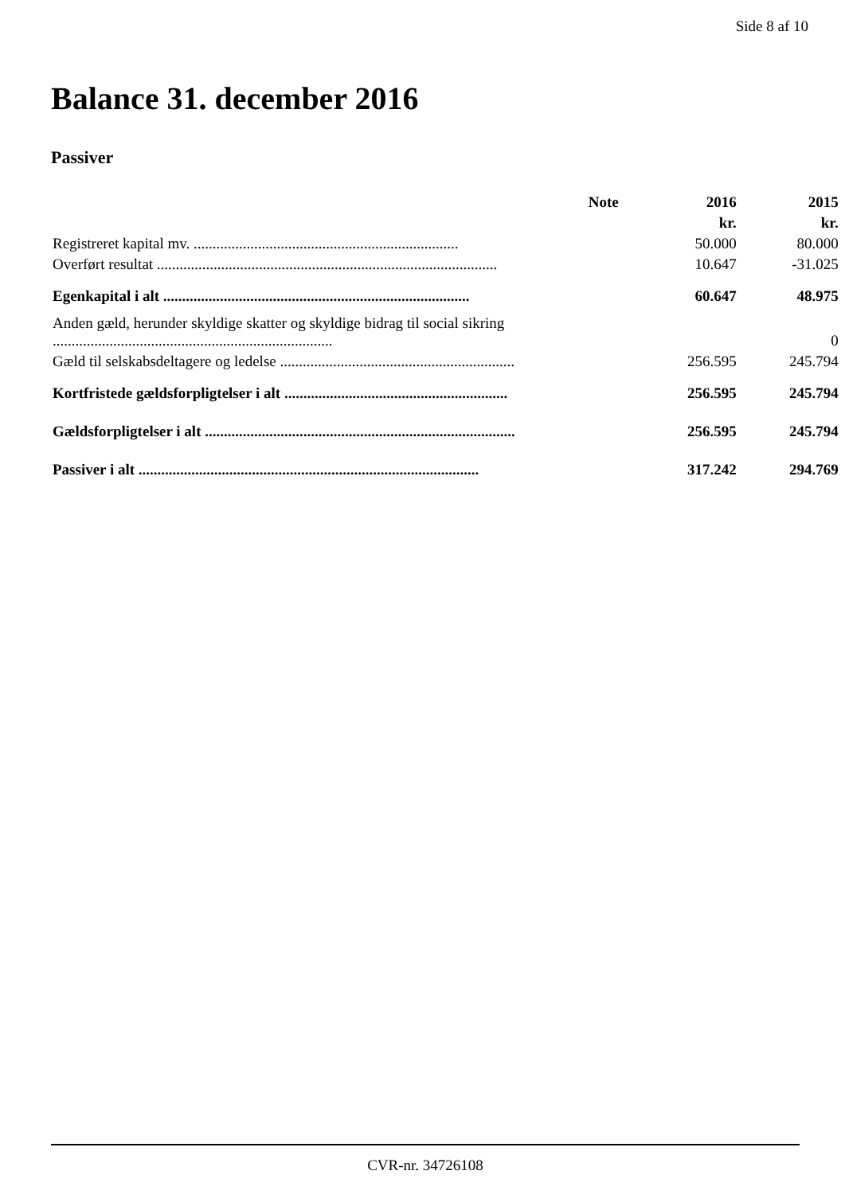Side 8 af 10
Balance 31. december 2016
Passiver
| | Note | 2016 | 2015 |
| --- | --- | --- | --- |
| | | kr. | kr. |
| Registreret kapital mv. ...................................................................... | | 50.000 | 80.000 |
| Overført resultat .......................................................................................... | | 10.647 | -31.025 |
| Egenkapital i alt ................................................................................. | | 60.647 | 48.975 |
| Anden gæld, herunder skyldige skatter og skyldige bidrag til social sikring .......................................................................... | | | 0 |
| Gæld til selskabsdeltagere og ledelse .............................................................. | | 256.595 | 245.794 |
| Kortfristede gældsforpligtelser i alt ........................................................... | | 256.595 | 245.794 |
| Gældsforpligtelser i alt .................................................................................. | | 256.595 | 245.794 |
| Passiver i alt .......................................................................................... | | 317.242 | 294.769 |
CVR-nr. 34726108